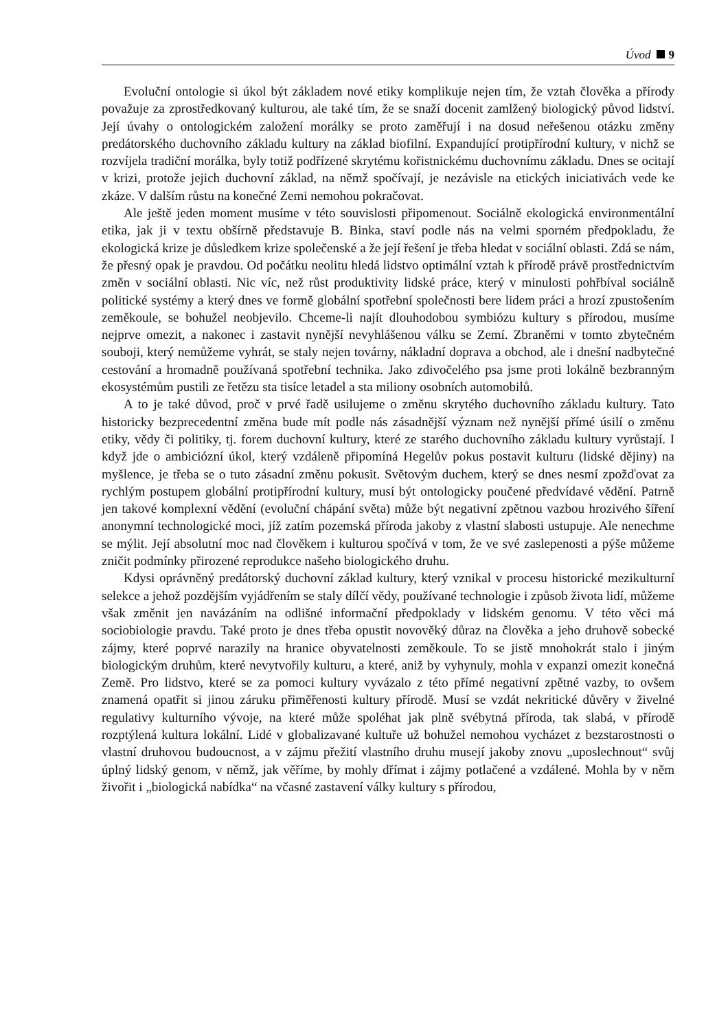Úvod 9
Evoluční ontologie si úkol být základem nové etiky komplikuje nejen tím, že vztah člověka a přírody považuje za zprostředkovaný kulturou, ale také tím, že se snaží docenit zamlžený biologický původ lidství. Její úvahy o ontologickém založení morálky se proto zaměřují i na dosud neřešenou otázku změny predátorského duchovního základu kultury na základ biofilní. Expandující protipřírodní kultury, v nichž se rozvíjela tradiční morálka, byly totiž podřízené skrytému kořistnickému duchovnímu základu. Dnes se ocitají v krizi, protože jejich duchovní základ, na němž spočívají, je nezávisle na etických iniciativách vede ke zkáze. V dalším růstu na konečné Zemi nemohou pokračovat.
Ale ještě jeden moment musíme v této souvislosti připomenout. Sociálně ekologická environmentální etika, jak ji v textu obšírně představuje B. Binka, staví podle nás na velmi sporném předpokladu, že ekologická krize je důsledkem krize společenské a že její řešení je třeba hledat v sociální oblasti. Zdá se nám, že přesný opak je pravdou. Od počátku neolitu hledá lidstvo optimální vztah k přírodě právě prostřednictvím změn v sociální oblasti. Nic víc, než růst produktivity lidské práce, který v minulosti pohřbíval sociálně politické systémy a který dnes ve formě globální spotřební společnosti bere lidem práci a hrozí zpustošením zeměkoule, se bohužel neobjevilo. Chceme-li najít dlouhodobou symbiózu kultury s přírodou, musíme nejprve omezit, a nakonec i zastavit nynější nevyhlášenou válku se Zemí. Zbraněmi v tomto zbytečném souboji, který nemůžeme vyhrát, se staly nejen továrny, nákladní doprava a obchod, ale i dnešní nadbytečné cestování a hromadně používaná spotřební technika. Jako zdivočelého psa jsme proti lokálně bezbranným ekosystémům pustili ze řetězu sta tisíce letadel a sta miliony osobních automobilů.
A to je také důvod, proč v prvé řadě usilujeme o změnu skrytého duchovního základu kultury. Tato historicky bezprecedentní změna bude mít podle nás zásadnější význam než nynější přímé úsilí o změnu etiky, vědy či politiky, tj. forem duchovní kultury, které ze starého duchovního základu kultury vyrůstají. I když jde o ambiciózní úkol, který vzdáleně připomíná Hegelův pokus postavit kulturu (lidské dějiny) na myšlence, je třeba se o tuto zásadní změnu pokusit. Světovým duchem, který se dnes nesmí zpožďovat za rychlým postupem globální protipřírodní kultury, musí být ontologicky poučené předvídavé vědění. Patrně jen takové komplexní vědění (evoluční chápání světa) může být negativní zpětnou vazbou hrozivého šíření anonymní technologické moci, jíž zatím pozemská příroda jakoby z vlastní slabosti ustupuje. Ale nenechme se mýlit. Její absolutní moc nad člověkem i kulturou spočívá v tom, že ve své zaslepenosti a pýše můžeme zničit podmínky přirozené reprodukce našeho biologického druhu.
Kdysi oprávněný predátorský duchovní základ kultury, který vznikal v procesu historické mezikulturní selekce a jehož pozdějším vyjádřením se staly dílčí vědy, používané technologie i způsob života lidí, můžeme však změnit jen navázáním na odlišné informační předpoklady v lidském genomu. V této věci má sociobiologie pravdu. Také proto je dnes třeba opustit novověký důraz na člověka a jeho druhově sobecké zájmy, které poprvé narazily na hranice obyvatelnosti zeměkoule. To se jistě mnohokrát stalo i jiným biologickým druhům, které nevytvořily kulturu, a které, aniž by vyhynuly, mohla v expanzi omezit konečná Země. Pro lidstvo, které se za pomoci kultury vyvázalo z této přímé negativní zpětné vazby, to ovšem znamená opatřit si jinou záruku přiměřenosti kultury přírodě. Musí se vzdát nekritické důvěry v živelné regulativy kulturního vývoje, na které může spoléhat jak plně svébytná příroda, tak slabá, v přírodě rozptýlená kultura lokální. Lidé v globalizavané kultuře už bohužel nemohou vycházet z bezstarostnosti o vlastní druhovou budoucnost, a v zájmu přežití vlastního druhu musejí jakoby znovu „uposlechnout“ svůj úplný lidský genom, v němž, jak věříme, by mohly dřímat i zájmy potlačené a vzdálené. Mohla by v něm živořit i „biologická nabídka“ na včasné zastavení války kultury s přírodou,